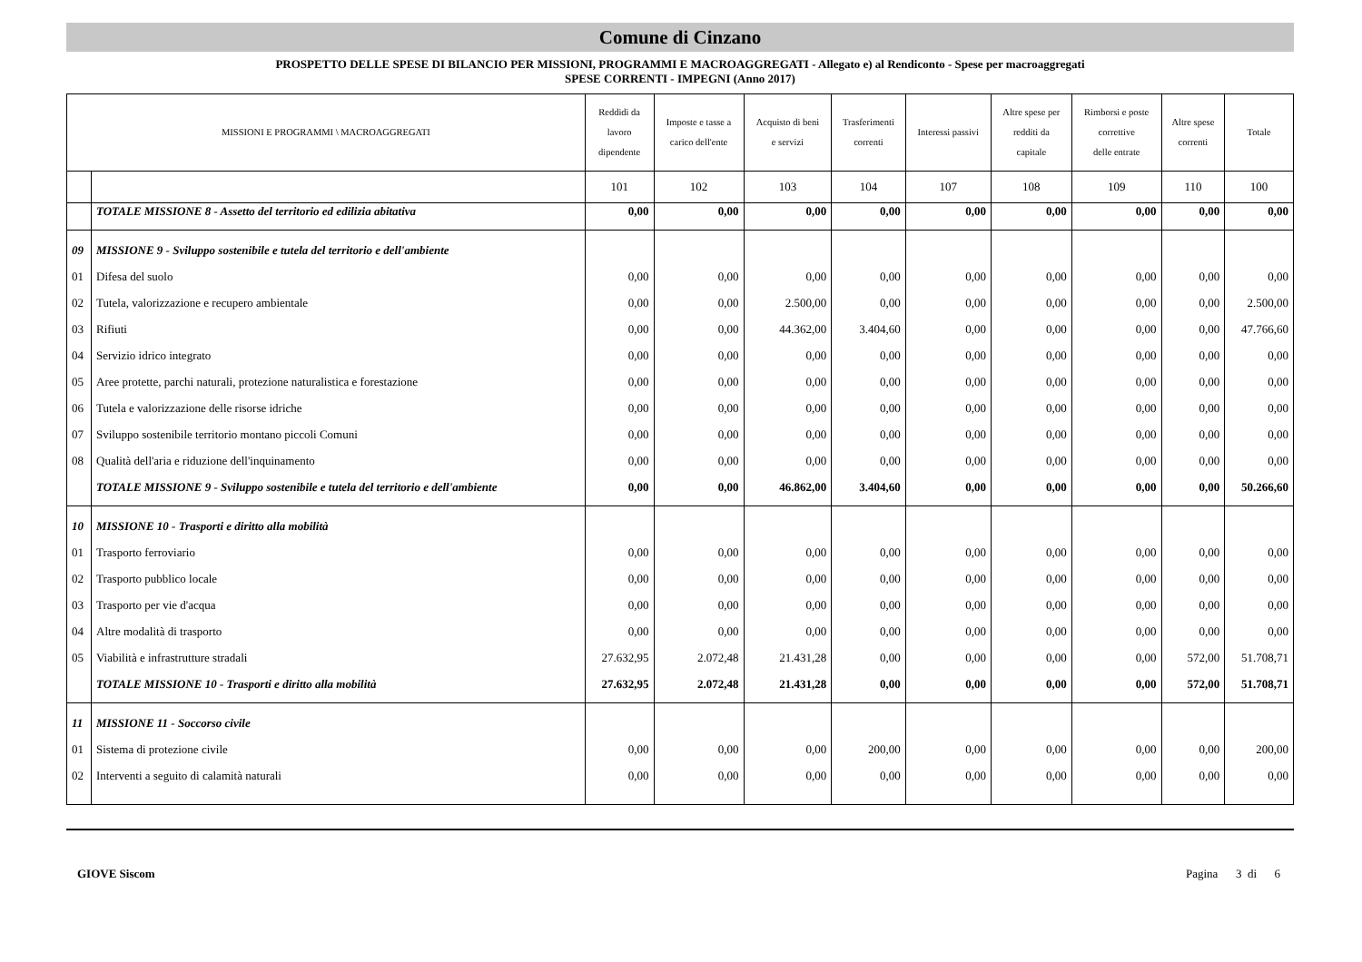Comune di Cinzano
PROSPETTO DELLE SPESE DI BILANCIO PER MISSIONI, PROGRAMMI E MACROAGGREGATI - Allegato e) al Rendiconto - Spese per macroaggregati
SPESE CORRENTI - IMPEGNI (Anno 2017)
| MISSIONI E PROGRAMMI \ MACROAGGREGATI | | Reddidi da lavoro dipendente | Imposte e tasse a carico dell'ente | Acquisto di beni e servizi | Trasferimenti correnti | Interessi passivi | Altre spese per redditi da capitale | Rimborsi e poste correttive delle entrate | Altre spese correnti | Totale |
| --- | --- | --- | --- | --- | --- | --- | --- | --- | --- | --- |
| | | 101 | 102 | 103 | 104 | 107 | 108 | 109 | 110 | 100 |
| | TOTALE MISSIONE 8 - Assetto del territorio ed edilizia abitativa | 0,00 | 0,00 | 0,00 | 0,00 | 0,00 | 0,00 | 0,00 | 0,00 | 0,00 |
| 09 | MISSIONE 9 - Sviluppo sostenibile e tutela del territorio e dell'ambiente | | | | | | | | | |
| 01 | Difesa del suolo | 0,00 | 0,00 | 0,00 | 0,00 | 0,00 | 0,00 | 0,00 | 0,00 | 0,00 |
| 02 | Tutela, valorizzazione e recupero ambientale | 0,00 | 0,00 | 2.500,00 | 0,00 | 0,00 | 0,00 | 0,00 | 0,00 | 2.500,00 |
| 03 | Rifiuti | 0,00 | 0,00 | 44.362,00 | 3.404,60 | 0,00 | 0,00 | 0,00 | 0,00 | 47.766,60 |
| 04 | Servizio idrico integrato | 0,00 | 0,00 | 0,00 | 0,00 | 0,00 | 0,00 | 0,00 | 0,00 | 0,00 |
| 05 | Aree protette, parchi naturali, protezione naturalistica e forestazione | 0,00 | 0,00 | 0,00 | 0,00 | 0,00 | 0,00 | 0,00 | 0,00 | 0,00 |
| 06 | Tutela e valorizzazione delle risorse idriche | 0,00 | 0,00 | 0,00 | 0,00 | 0,00 | 0,00 | 0,00 | 0,00 | 0,00 |
| 07 | Sviluppo sostenibile territorio montano piccoli Comuni | 0,00 | 0,00 | 0,00 | 0,00 | 0,00 | 0,00 | 0,00 | 0,00 | 0,00 |
| 08 | Qualità dell'aria e riduzione dell'inquinamento | 0,00 | 0,00 | 0,00 | 0,00 | 0,00 | 0,00 | 0,00 | 0,00 | 0,00 |
| | TOTALE MISSIONE 9 - Sviluppo sostenibile e tutela del territorio e dell'ambiente | 0,00 | 0,00 | 46.862,00 | 3.404,60 | 0,00 | 0,00 | 0,00 | 0,00 | 50.266,60 |
| 10 | MISSIONE 10 - Trasporti e diritto alla mobilità | | | | | | | | | |
| 01 | Trasporto ferroviario | 0,00 | 0,00 | 0,00 | 0,00 | 0,00 | 0,00 | 0,00 | 0,00 | 0,00 |
| 02 | Trasporto pubblico locale | 0,00 | 0,00 | 0,00 | 0,00 | 0,00 | 0,00 | 0,00 | 0,00 | 0,00 |
| 03 | Trasporto per vie d'acqua | 0,00 | 0,00 | 0,00 | 0,00 | 0,00 | 0,00 | 0,00 | 0,00 | 0,00 |
| 04 | Altre modalità di trasporto | 0,00 | 0,00 | 0,00 | 0,00 | 0,00 | 0,00 | 0,00 | 0,00 | 0,00 |
| 05 | Viabilità e infrastrutture stradali | 27.632,95 | 2.072,48 | 21.431,28 | 0,00 | 0,00 | 0,00 | 0,00 | 572,00 | 51.708,71 |
| | TOTALE MISSIONE 10 - Trasporti e diritto alla mobilità | 27.632,95 | 2.072,48 | 21.431,28 | 0,00 | 0,00 | 0,00 | 0,00 | 572,00 | 51.708,71 |
| 11 | MISSIONE 11 - Soccorso civile | | | | | | | | | |
| 01 | Sistema di protezione civile | 0,00 | 0,00 | 0,00 | 200,00 | 0,00 | 0,00 | 0,00 | 0,00 | 200,00 |
| 02 | Interventi a seguito di calamità naturali | 0,00 | 0,00 | 0,00 | 0,00 | 0,00 | 0,00 | 0,00 | 0,00 | 0,00 |
GIOVE Siscom Pagina 3 di 6